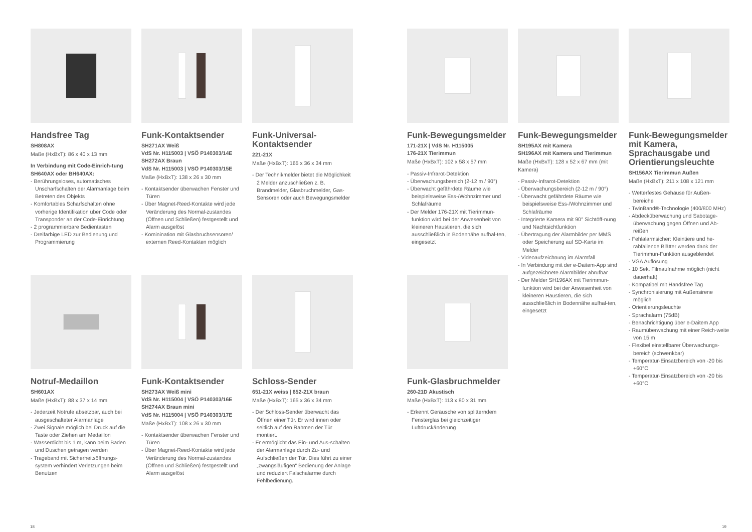Handsfree Tag
SH808AX
Maße (HxBxT): 86 x 40 x 13 mm
In Verbindung mit Code-Einrich-tung SH640AX oder BH640AX:
- Berührungsloses, automatisches Unscharfschalten der Alarmanlage beim Betreten des Objekts
- Komfortables Scharfschalten ohne vorherige Identifikation über Code oder Transponder an der Code-Einrichtung
- 2 programmierbare Bedientasten
- Dreifarbige LED zur Bedienung und Programmierung
Funk-Kontaktsender
SH271AX Weiß
VdS Nr. H115003 | VSÖ P140303/14E
SH272AX Braun
VdS Nr. H115003 | VSÖ P140303/15E
Maße (HxBxT): 138 x 26 x 30 mm
- Kontaktsender überwachen Fenster und Türen
- Über Magnet-Reed-Kontakte wird jede Veränderung des Normal-zustandes (Öffnen und Schließen) festgestellt und Alarm ausgelöst
- Kominination mit Glasbruchsensoren/ externen Reed-Kontakten möglich
Funk-Universal-Kontaktsender
221-21X
Maße (HxBxT): 165 x 36 x 34 mm
- Der Technikmelder bietet die Möglichkeit 2 Melder anzuschließen z. B. Brandmelder, Glasbruchmelder, Gas-Sensoren oder auch Bewegungsmelder
Funk-Bewegungsmelder
171-21X | VdS Nr. H115005
176-21X Tierimmun
Maße (HxBxT): 102 x 58 x 57 mm
- Passiv-Infrarot-Detektion
- Überwachungsbereich (2-12 m / 90°)
- Überwacht gefährdete Räume wie beispielsweise Ess-/Wohnzimmer und Schlafräume
- Der Melder 176-21X mit Tierimmun-funktion wird bei der Anwesenheit von kleineren Haustieren, die sich ausschließlich in Bodennähe aufhal-ten, eingesetzt
Funk-Bewegungsmelder
SH195AX mit Kamera
SH196AX mit Kamera und Tierimmun
Maße (HxBxT): 128 x 52 x 67 mm (mit Kamera)
- Passiv-Infrarot-Detektion
- Überwachungsbereich (2-12 m / 90°)
- Überwacht gefährdete Räume wie beispielsweise Ess-/Wohnzimmer und Schlafräume
- Integrierte Kamera mit 90° Sichtöff-nung und Nachtsichtfunktion
- Übertragung der Alarmbilder per MMS oder Speicherung auf SD-Karte im Melder
- Videoaufzeichnung im Alarmfall
- In Verbindung mit der e-Daitem-App sind aufgezeichnete Alarmbilder abrufbar
- Der Melder SH196AX mit Tierimmun-funktion wird bei der Anwesenheit von kleineren Haustieren, die sich ausschließlich in Bodennähe aufhal-ten, eingesetzt
Funk-Bewegungsmelder mit Kamera, Sprachausgabe und Orientierungsleuchte
SH156AX Tierimmun Außen
Maße (HxBxT): 211 x 108 x 121 mm
- Wetterfestes Gehäuse für Außen-bereiche
- TwinBand®-Technologie (400/800 MHz)
- Abdecküberwachung und Sabotage-überwachung gegen Öffnen und Ab-reißen
- Fehlalarmsicher: Kleintiere und he-rabfallende Blätter werden dank der Tierimmun-Funktion ausgeblendet
- VGA Auflösung
- 10 Sek. Filmaufnahme möglich (nicht dauerhaft)
- Kompatibel mit Handsfree Tag
- Synchronisierung mit Außensirene möglich
- Orientierungsleuchte
- Sprachalarm (75dB)
- Benachrichtigung über e-Daitem App
- Raumüberwachung mit einer Reich-weite von 15 m
- Flexibel einstellbarer Überwachungs-bereich (schwenkbar)
- Temperatur-Einsatzbereich von -20 bis +60°C
- Temperatur-Einsatzbereich von -20 bis +60°C
Notruf-Medaillon
SH601AX
Maße (HxBxT): 88 x 37 x 14 mm
- Jederzeit Notrufe absetzbar, auch bei ausgeschalteter Alarmanlage
- Zwei Signale möglich bei Druck auf die Taste oder Ziehen am Medaillon
- Wasserdicht bis 1 m, kann beim Baden und Duschen getragen werden
- Trageband mit Sicherheitsöffnungs-system verhindert Verletzungen beim Benutzen
Funk-Kontaktsender
SH273AX Weiß mini
VdS Nr. H115004 | VSÖ P140303/16E
SH274AX Braun mini
VdS Nr. H115004 | VSÖ P140303/17E
Maße (HxBxT): 108 x 26 x 30 mm
- Kontaktsender überwachen Fenster und Türen
- Über Magnet-Reed-Kontakte wird jede Veränderung des Normal-zustandes (Öffnen und Schließen) festgestellt und Alarm ausgelöst
Schloss-Sender
651-21X weiss | 652-21X braun
Maße (HxBxT): 165 x 36 x 34 mm
- Der Schloss-Sender überwacht das Öffnen einer Tür. Er wird innen oder seitlich auf den Rahmen der Tür montiert.
- Er ermöglicht das Ein- und Aus-schalten der Alarmanlage durch Zu- und Aufschließen der Tür. Dies führt zu einer „zwangsläufigen“ Bedienung der Anlage und reduziert Falschalarme durch Fehlbedienung.
Funk-Glasbruchmelder
260-21D Akustisch
Maße (HxBxT): 113 x 80 x 31 mm
- Erkennt Geräusche von splitterndem Fensterglas bei gleichzeitiger Luftdruckänderung
18 19